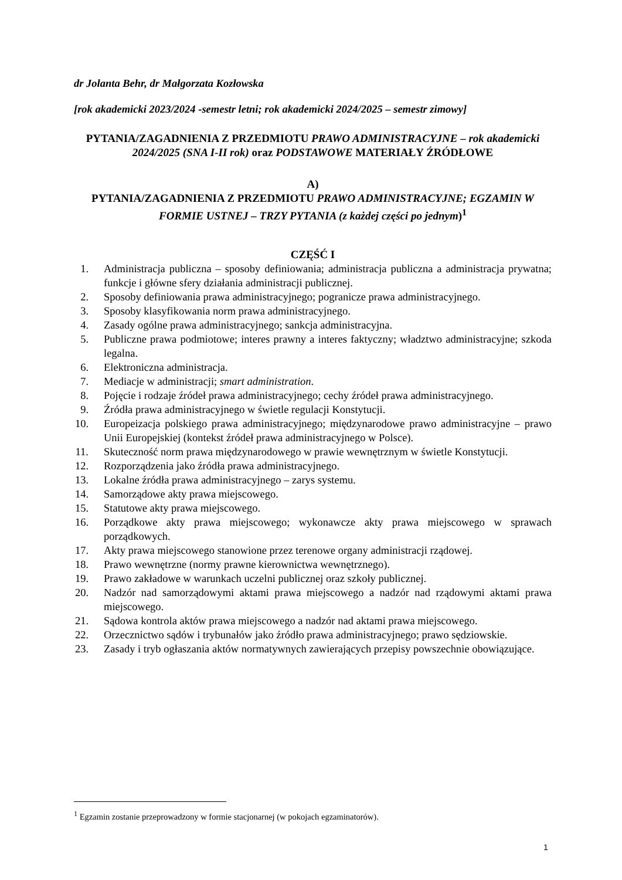dr Jolanta Behr, dr Małgorzata Kozłowska
[rok akademicki 2023/2024 -semestr letni; rok akademicki 2024/2025 – semestr zimowy]
PYTANIA/ZAGADNIENIA Z PRZEDMIOTU PRAWO ADMINISTRACYJNE – rok akademicki 2024/2025 (SNA I-II rok) oraz PODSTAWOWE MATERIAŁY ŹRÓDŁOWE
A)
PYTANIA/ZAGADNIENIA Z PRZEDMIOTU PRAWO ADMINISTRACYJNE; EGZAMIN W FORMIE USTNEJ – TRZY PYTANIA (z każdej części po jednym)<sup>1</sup>
CZĘŚĆ I
1. Administracja publiczna – sposoby definiowania; administracja publiczna a administracja prywatna; funkcje i główne sfery działania administracji publicznej.
2. Sposoby definiowania prawa administracyjnego; pogranicze prawa administracyjnego.
3. Sposoby klasyfikowania norm prawa administracyjnego.
4. Zasady ogólne prawa administracyjnego; sankcja administracyjna.
5. Publiczne prawa podmiotowe; interes prawny a interes faktyczny; władztwo administracyjne; szkoda legalna.
6. Elektroniczna administracja.
7. Mediacje w administracji; smart administration.
8. Pojęcie i rodzaje źródeł prawa administracyjnego; cechy źródeł prawa administracyjnego.
9. Źródła prawa administracyjnego w świetle regulacji Konstytucji.
10. Europeizacja polskiego prawa administracyjnego; międzynarodowe prawo administracyjne – prawo Unii Europejskiej (kontekst źródeł prawa administracyjnego w Polsce).
11. Skuteczność norm prawa międzynarodowego w prawie wewnętrznym w świetle Konstytucji.
12. Rozporządzenia jako źródła prawa administracyjnego.
13. Lokalne źródła prawa administracyjnego – zarys systemu.
14. Samorządowe akty prawa miejscowego.
15. Statutowe akty prawa miejscowego.
16. Porządkowe akty prawa miejscowego; wykonawcze akty prawa miejscowego w sprawach porządkowych.
17. Akty prawa miejscowego stanowione przez terenowe organy administracji rządowej.
18. Prawo wewnętrzne (normy prawne kierownictwa wewnętrznego).
19. Prawo zakładowe w warunkach uczelni publicznej oraz szkoły publicznej.
20. Nadzór nad samorządowymi aktami prawa miejscowego a nadzór nad rządowymi aktami prawa miejscowego.
21. Sądowa kontrola aktów prawa miejscowego a nadzór nad aktami prawa miejscowego.
22. Orzecznictwo sądów i trybunałów jako źródło prawa administracyjnego; prawo sędziowskie.
23. Zasady i tryb ogłaszania aktów normatywnych zawierających przepisy powszechnie obowiązujące.
<sup>1</sup> Egzamin zostanie przeprowadzony w formie stacjonarnej (w pokojach egzaminatorów).
1